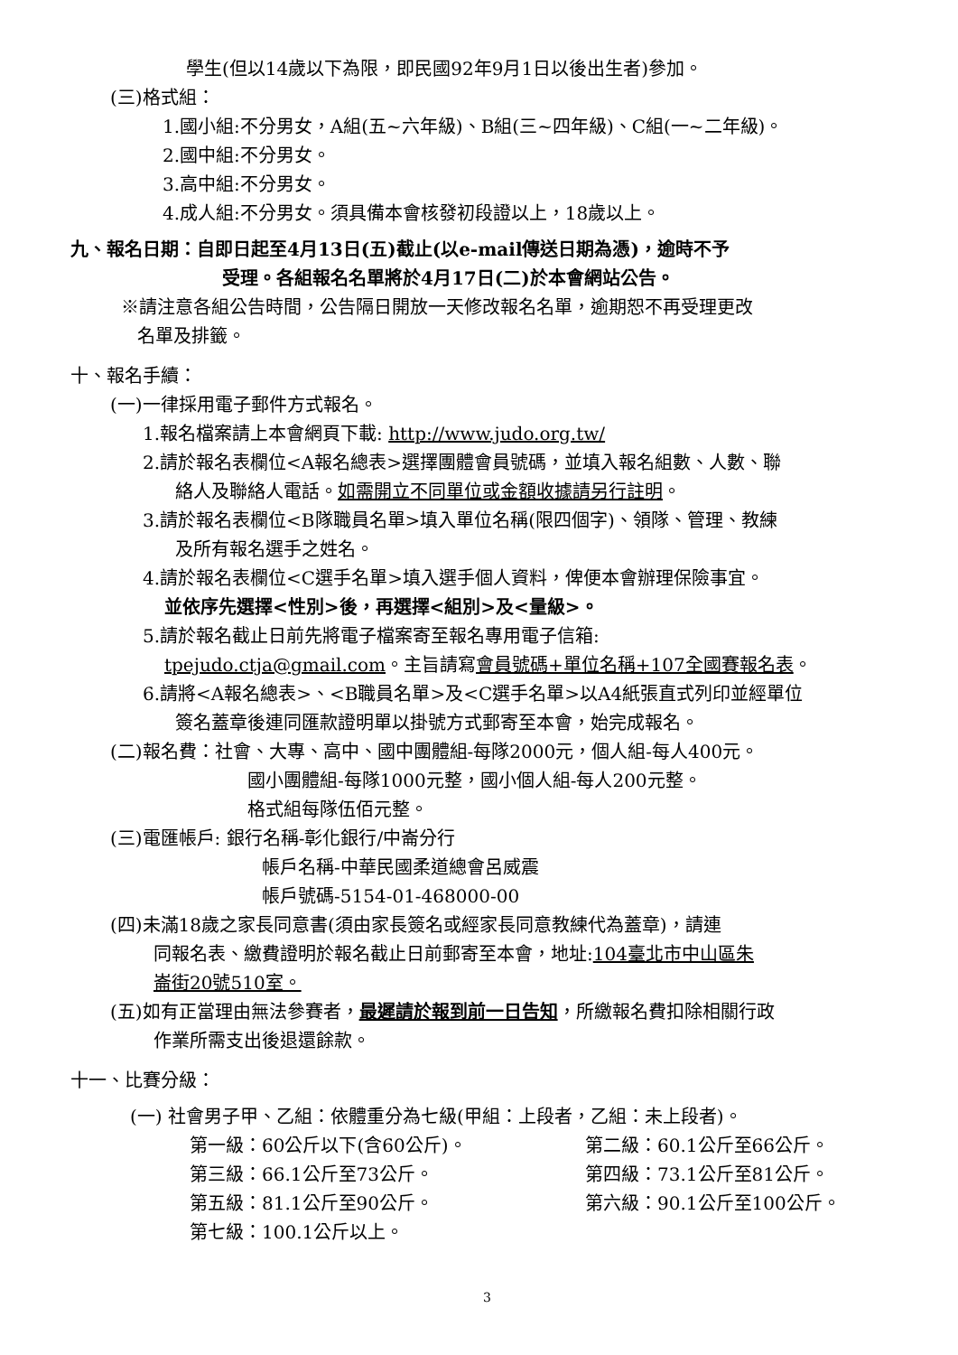學生(但以14歲以下為限，即民國92年9月1日以後出生者)參加。
(三)格式組：
1.國小組:不分男女，A組(五~六年級)、B組(三~四年級)、C組(一~二年級)。
2.國中組:不分男女。
3.高中組:不分男女。
4.成人組:不分男女。須具備本會核發初段證以上，18歲以上。
九、報名日期：自即日起至4月13日(五)截止(以e-mail傳送日期為憑)，逾時不予
受理。各組報名名單將於4月17日(二)於本會網站公告。
※請注意各組公告時間，公告隔日開放一天修改報名名單，逾期恕不再受理更改
名單及排籤。
十、報名手續：
(一)一律採用電子郵件方式報名。
1.報名檔案請上本會網頁下載: http://www.judo.org.tw/
2.請於報名表欄位<A報名總表>選擇團體會員號碼，並填入報名組數、人數、聯
絡人及聯絡人電話。如需開立不同單位或金額收據請另行註明。
3.請於報名表欄位<B隊職員名單>填入單位名稱(限四個字)、領隊、管理、教練
及所有報名選手之姓名。
4.請於報名表欄位<C選手名單>填入選手個人資料，俾便本會辦理保險事宜。
並依序先選擇<性別>後，再選擇<組別>及<量級>。
5.請於報名截止日前先將電子檔案寄至報名專用電子信箱:
tpejudo.ctja@gmail.com。主旨請寫會員號碼+單位名稱+107全國賽報名表。
6.請將<A報名總表>、<B職員名單>及<C選手名單>以A4紙張直式列印並經單位
簽名蓋章後連同匯款證明單以掛號方式郵寄至本會，始完成報名。
(二)報名費：社會、大專、高中、國中團體組-每隊2000元，個人組-每人400元。
國小團體組-每隊1000元整，國小個人組-每人200元整。
格式組每隊伍佰元整。
(三)電匯帳戶: 銀行名稱-彰化銀行/中崙分行
帳戶名稱-中華民國柔道總會呂威震
帳戶號碼-5154-01-468000-00
(四)未滿18歲之家長同意書(須由家長簽名或經家長同意教練代為蓋章)，請連
同報名表、繳費證明於報名截止日前郵寄至本會，地址:104臺北市中山區朱
崙街20號510室。
(五)如有正當理由無法參賽者，最遲請於報到前一日告知，所繳報名費扣除相關行政
作業所需支出後退還餘款。
十一、比賽分級：
(一) 社會男子甲、乙組：依體重分為七級(甲組：上段者，乙組：未上段者)。
第一級：60公斤以下(含60公斤)。 第二級：60.1公斤至66公斤。 第三級：66.1公斤至73公斤。 第四級：73.1公斤至81公斤。 第五級：81.1公斤至90公斤。 第六級：90.1公斤至100公斤。 第七級：100.1公斤以上。
3